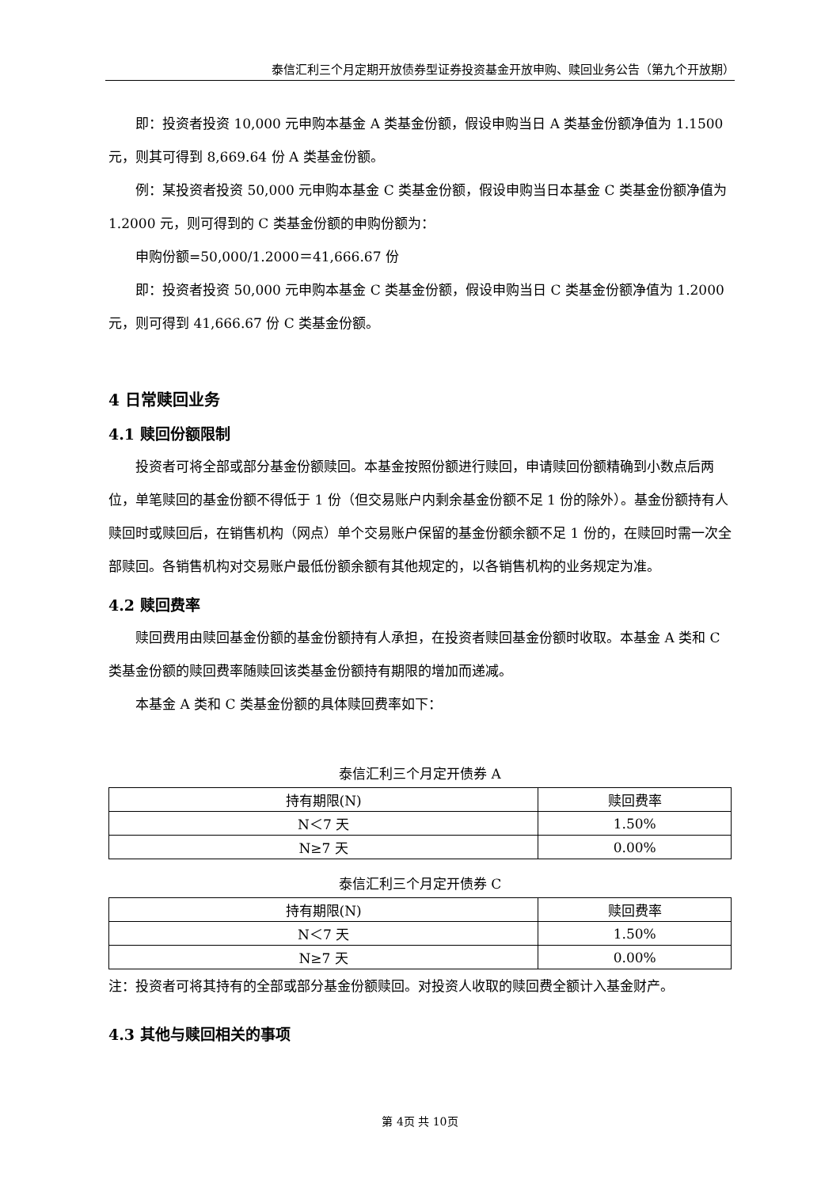泰信汇利三个月定期开放债券型证券投资基金开放申购、赎回业务公告（第九个开放期）
即：投资者投资 10,000 元申购本基金 A 类基金份额，假设申购当日 A 类基金份额净值为 1.1500 元，则其可得到 8,669.64 份 A 类基金份额。
例：某投资者投资 50,000 元申购本基金 C 类基金份额，假设申购当日本基金 C 类基金份额净值为 1.2000 元，则可得到的 C 类基金份额的申购份额为：
申购份额=50,000/1.2000＝41,666.67 份
即：投资者投资 50,000 元申购本基金 C 类基金份额，假设申购当日 C 类基金份额净值为 1.2000 元，则可得到 41,666.67 份 C 类基金份额。
4 日常赎回业务
4.1 赎回份额限制
投资者可将全部或部分基金份额赎回。本基金按照份额进行赎回，申请赎回份额精确到小数点后两位，单笔赎回的基金份额不得低于 1 份（但交易账户内剩余基金份额不足 1 份的除外）。基金份额持有人赎回时或赎回后，在销售机构（网点）单个交易账户保留的基金份额余额不足 1 份的，在赎回时需一次全部赎回。各销售机构对交易账户最低份额余额有其他规定的，以各销售机构的业务规定为准。
4.2 赎回费率
赎回费用由赎回基金份额的基金份额持有人承担，在投资者赎回基金份额时收取。本基金 A 类和 C 类基金份额的赎回费率随赎回该类基金份额持有期限的增加而递减。
本基金 A 类和 C 类基金份额的具体赎回费率如下：
泰信汇利三个月定开债券 A
| 持有期限(N) | 赎回费率 |
| --- | --- |
| N＜7 天 | 1.50% |
| N≥7 天 | 0.00% |
泰信汇利三个月定开债券 C
| 持有期限(N) | 赎回费率 |
| --- | --- |
| N＜7 天 | 1.50% |
| N≥7 天 | 0.00% |
注：投资者可将其持有的全部或部分基金份额赎回。对投资人收取的赎回费全额计入基金财产。
4.3 其他与赎回相关的事项
第 4页 共 10页